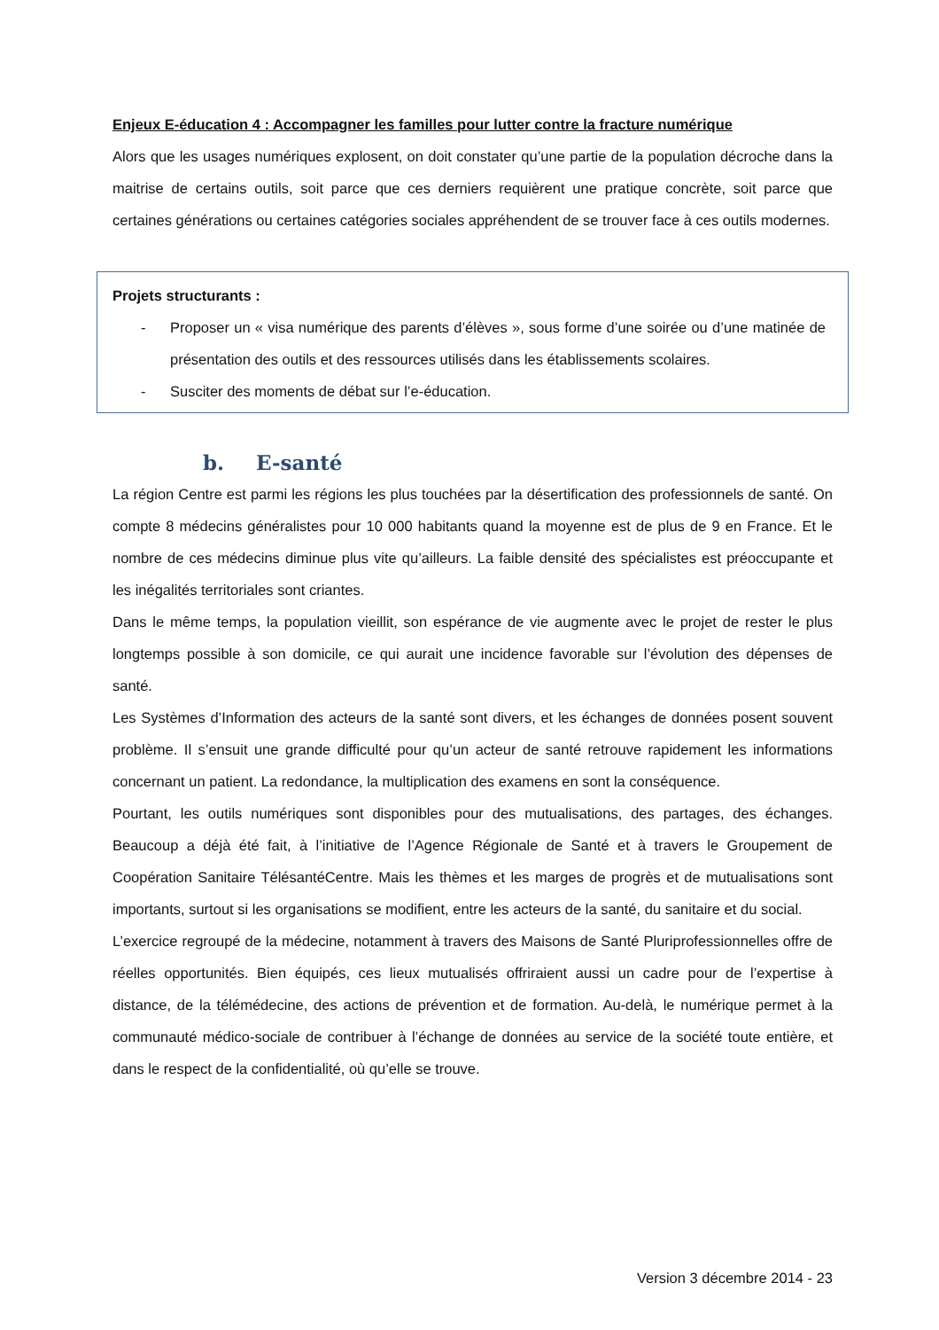Enjeux E-éducation 4 : Accompagner les familles pour lutter contre la fracture numérique
Alors que les usages numériques explosent, on doit constater qu’une partie de la population décroche dans la maitrise de certains outils, soit parce que ces derniers requièrent une pratique concrète, soit parce que certaines générations ou certaines catégories sociales appréhendent de se trouver face à ces outils modernes.
Projets structurants :
- Proposer un « visa numérique des parents d’élèves », sous forme d’une soirée ou d’une matinée de présentation des outils et des ressources utilisés dans les établissements scolaires.
- Susciter des moments de débat sur l’e-éducation.
b. E-santé
La région Centre est parmi les régions les plus touchées par la désertification des professionnels de santé. On compte 8 médecins généralistes pour 10 000 habitants quand la moyenne est de plus de 9 en France. Et le nombre de ces médecins diminue plus vite qu’ailleurs. La faible densité des spécialistes est préoccupante et les inégalités territoriales sont criantes.
Dans le même temps, la population vieillit, son espérance de vie augmente avec le projet de rester le plus longtemps possible à son domicile, ce qui aurait une incidence favorable sur l’évolution des dépenses de santé.
Les Systèmes d’Information des acteurs de la santé sont divers, et les échanges de données posent souvent problème. Il s’ensuit une grande difficulté pour qu’un acteur de santé retrouve rapidement les informations concernant un patient. La redondance, la multiplication des examens en sont la conséquence.
Pourtant, les outils numériques sont disponibles pour des mutualisations, des partages, des échanges. Beaucoup a déjà été fait, à l’initiative de l’Agence Régionale de Santé et à travers le Groupement de Coopération Sanitaire TélésantéCentre. Mais les thèmes et les marges de progrès et de mutualisations sont importants, surtout si les organisations se modifient, entre les acteurs de la santé, du sanitaire et du social.
L’exercice regroupé de la médecine, notamment à travers des Maisons de Santé Pluriprofessionnelles offre de réelles opportunités. Bien équipés, ces lieux mutualisés offriraient aussi un cadre pour de l’expertise à distance, de la télémédecine, des actions de prévention et de formation. Au-delà, le numérique permet à la communauté médico-sociale de contribuer à l’échange de données au service de la société toute entière, et dans le respect de la confidentialité, où qu’elle se trouve.
Version 3 décembre 2014 - 23